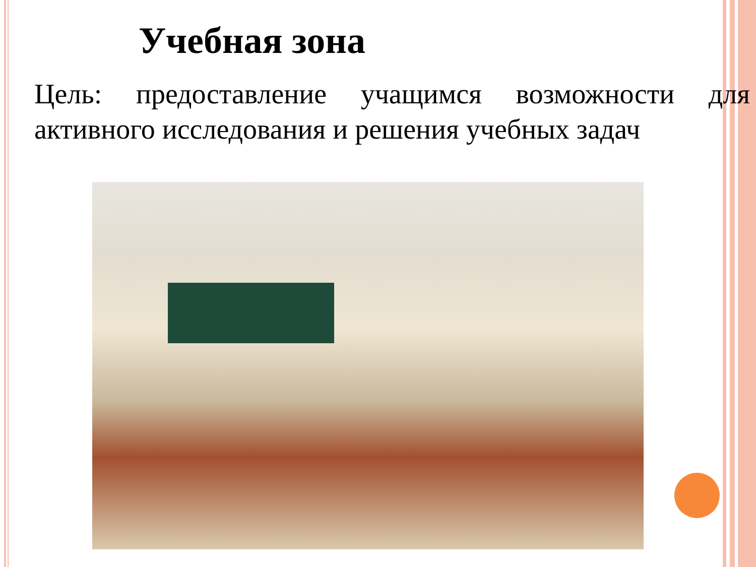Учебная зона
Цель: предоставление учащимся возможности для активного исследования и решения учебных задач